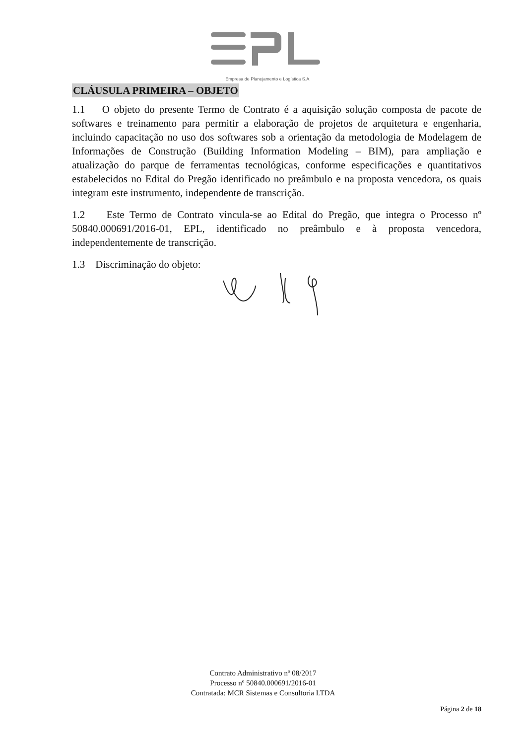Empresa de Planejamento e Logística S.A.
CLÁUSULA PRIMEIRA – OBJETO
1.1 O objeto do presente Termo de Contrato é a aquisição solução composta de pacote de softwares e treinamento para permitir a elaboração de projetos de arquitetura e engenharia, incluindo capacitação no uso dos softwares sob a orientação da metodologia de Modelagem de Informações de Construção (Building Information Modeling – BIM), para ampliação e atualização do parque de ferramentas tecnológicas, conforme especificações e quantitativos estabelecidos no Edital do Pregão identificado no preâmbulo e na proposta vencedora, os quais integram este instrumento, independente de transcrição.
1.2 Este Termo de Contrato vincula-se ao Edital do Pregão, que integra o Processo nº 50840.000691/2016-01, EPL, identificado no preâmbulo e à proposta vencedora, independentemente de transcrição.
1.3 Discriminação do objeto:
Contrato Administrativo nº 08/2017
Processo nº 50840.000691/2016-01
Contratada: MCR Sistemas e Consultoria LTDA
Página 2 de 18